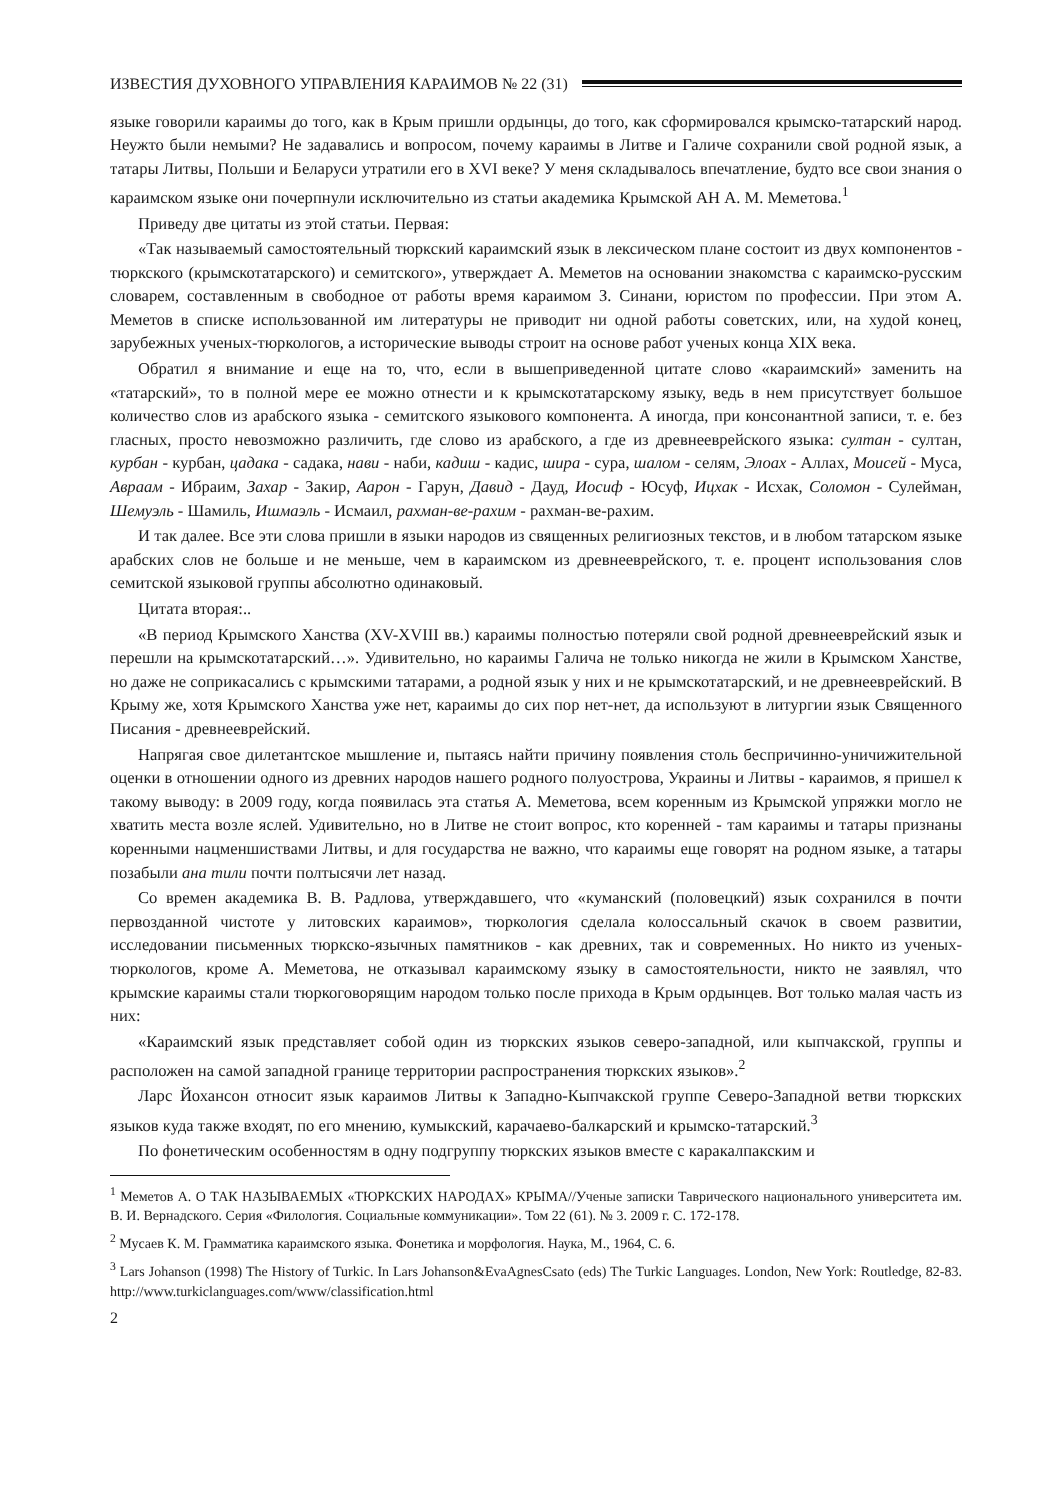ИЗВЕСТИЯ ДУХОВНОГО УПРАВЛЕНИЯ КАРАИМОВ № 22 (31)
языке говорили караимы до того, как в Крым пришли ордынцы, до того, как сформировался крымско-татарский народ. Неужто были немыми? Не задавались и вопросом, почему караимы в Литве и Галиче сохранили свой родной язык, а татары Литвы, Польши и Беларуси утратили его в XVI веке? У меня складывалось впечатление, будто все свои знания о караимском языке они почерпнули исключительно из статьи академика Крымской АН А. М. Меметова.<sup>1</sup>
Приведу две цитаты из этой статьи. Первая:
«Так называемый самостоятельный тюркский караимский язык в лексическом плане состоит из двух компонентов - тюркского (крымскотатарского) и семитского», утверждает А. Меметов на основании знакомства с караимско-русским словарем, составленным в свободное от работы время караимом З. Синани, юристом по профессии. При этом А. Меметов в списке использованной им литературы не приводит ни одной работы советских, или, на худой конец, зарубежных ученых-тюркологов, а исторические выводы строит на основе работ ученых конца XIX века.
Обратил я внимание и еще на то, что, если в вышеприведенной цитате слово «караимский» заменить на «татарский», то в полной мере ее можно отнести и к крымскотатарскому языку, ведь в нем присутствует большое количество слов из арабского языка - семитского языкового компонента. А иногда, при консонантной записи, т. е. без гласных, просто невозможно различить, где слово из арабского, а где из древнееврейского языка: султан - султан, курбан - курбан, цадака - садака, нави - наби, кадиш - кадис, шира - сура, шалом - селям, Элоах - Аллах, Моисей - Муса, Авраам - Ибраим, Захар - Закир, Аарон - Гарун, Давид - Дауд, Иосиф - Юсуф, Ицхак - Исхак, Соломон - Сулейман, Шемуэль - Шамиль, Ишмаэль - Исмаил, рахман-ве-рахим - рахман-ве-рахим.
И так далее. Все эти слова пришли в языки народов из священных религиозных текстов, и в любом татарском языке арабских слов не больше и не меньше, чем в караимском из древнееврейского, т. е. процент использования слов семитской языковой группы абсолютно одинаковый.
Цитата вторая:..
«В период Крымского Ханства (XV-XVIII вв.) караимы полностью потеряли свой родной древнееврейский язык и перешли на крымскотатарский…». Удивительно, но караимы Галича не только никогда не жили в Крымском Ханстве, но даже не соприкасались с крымскими татарами, а родной язык у них и не крымскотатарский, и не древнееврейский. В Крыму же, хотя Крымского Ханства уже нет, караимы до сих пор нет-нет, да используют в литургии язык Священного Писания - древнееврейский.
Напрягая свое дилетантское мышление и, пытаясь найти причину появления столь беспричинно-уничижительной оценки в отношении одного из древних народов нашего родного полуострова, Украины и Литвы - караимов, я пришел к такому выводу: в 2009 году, когда появилась эта статья А. Меметова, всем коренным из Крымской упряжки могло не хватить места возле яслей. Удивительно, но в Литве не стоит вопрос, кто коренней - там караимы и татары признаны коренными нацменшиствами Литвы, и для государства не важно, что караимы еще говорят на родном языке, а татары позабыли ана тили почти полтысячи лет назад.
Со времен академика В. В. Радлова, утверждавшего, что «куманский (половецкий) язык сохранился в почти первозданной чистоте у литовских караимов», тюркология сделала колоссальный скачок в своем развитии, исследовании письменных тюркско-язычных памятников - как древних, так и современных. Но никто из ученых-тюркологов, кроме А. Меметова, не отказывал караимскому языку в самостоятельности, никто не заявлял, что крымские караимы стали тюркоговорящим народом только после прихода в Крым ордынцев. Вот только малая часть из них:
«Караимский язык представляет собой один из тюркских языков северо-западной, или кыпчакской, группы и расположен на самой западной границе территории распространения тюркских языков».<sup>2</sup>
Ларс Йохансон относит язык караимов Литвы к Западно-Кыпчакской группе Северо-Западной ветви тюркских языков куда также входят, по его мнению, кумыкский, карачаево-балкарский и крымско-татарский.<sup>3</sup>
По фонетическим особенностям в одну подгруппу тюркских языков вместе с каракалпакским и
<sup>1</sup> Меметов А. О ТАК НАЗЫВАЕМЫХ «ТЮРКСКИХ НАРОДАХ» КРЫМА//Ученые записки Таврического национального университета им. В. И. Вернадского. Серия «Филология. Социальные коммуникации». Том 22 (61). № 3. 2009 г. С. 172-178.
<sup>2</sup> Мусаев К. М. Грамматика караимского языка. Фонетика и морфология. Наука, М., 1964, С. 6.
<sup>3</sup> Lars Johanson (1998) The History of Turkic. In Lars Johanson&EvaAgnesCsato (eds) The Turkic Languages. London, New York: Routledge, 82-83. http://www.turkiclanguages.com/www/classification.html
2